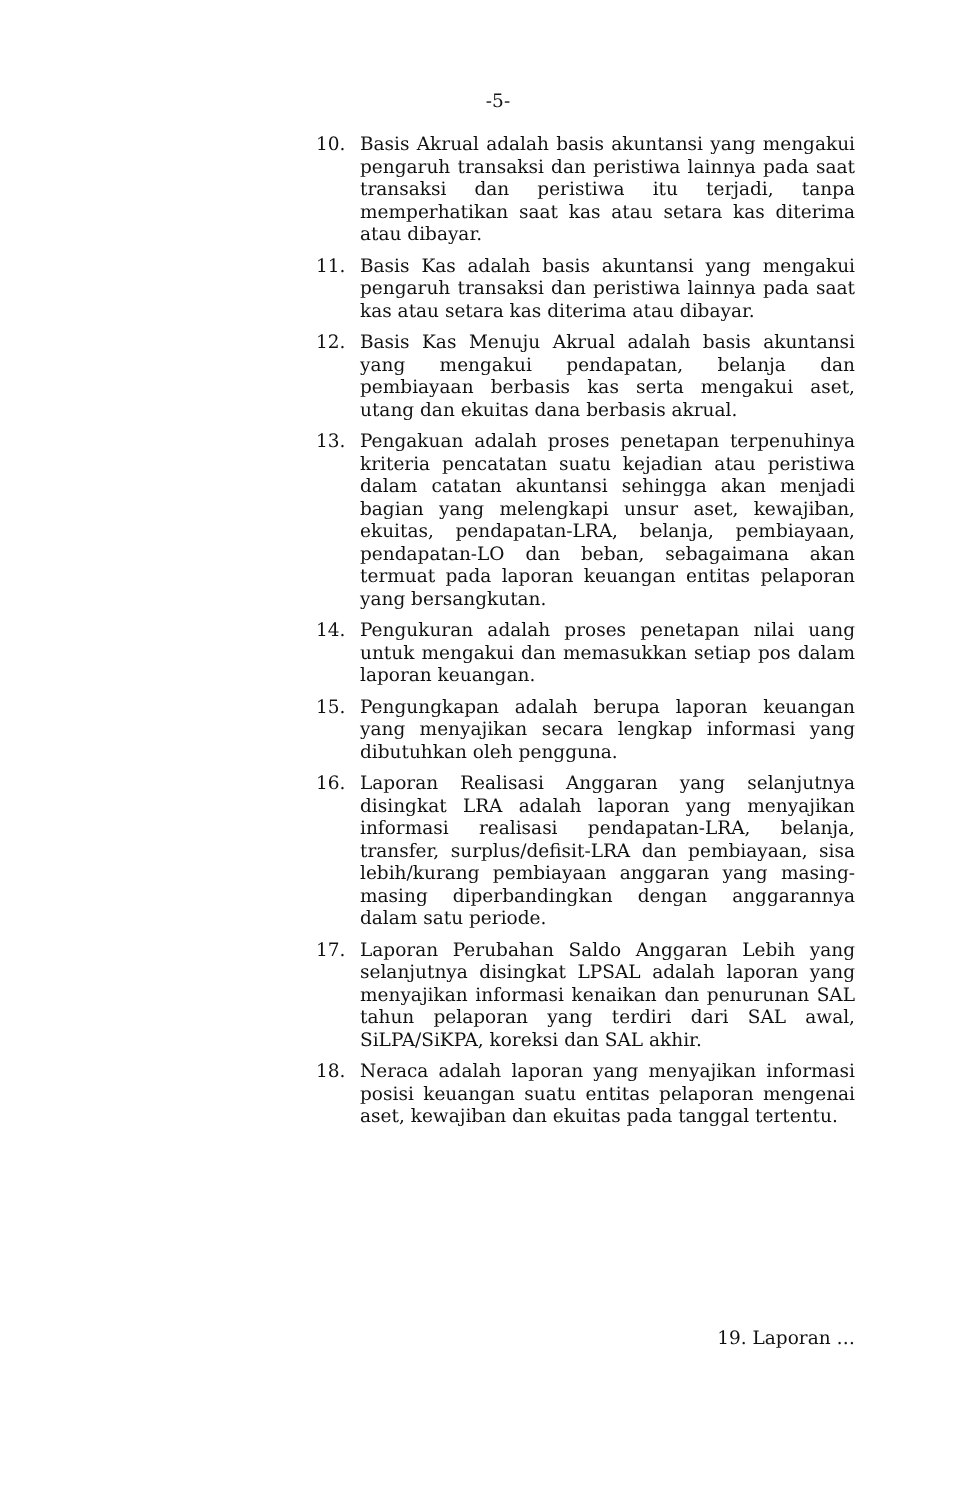-5-
10. Basis Akrual adalah basis akuntansi yang mengakui pengaruh transaksi dan peristiwa lainnya pada saat transaksi dan peristiwa itu terjadi, tanpa memperhatikan saat kas atau setara kas diterima atau dibayar.
11. Basis Kas adalah basis akuntansi yang mengakui pengaruh transaksi dan peristiwa lainnya pada saat kas atau setara kas diterima atau dibayar.
12. Basis Kas Menuju Akrual adalah basis akuntansi yang mengakui pendapatan, belanja dan pembiayaan berbasis kas serta mengakui aset, utang dan ekuitas dana berbasis akrual.
13. Pengakuan adalah proses penetapan terpenuhinya kriteria pencatatan suatu kejadian atau peristiwa dalam catatan akuntansi sehingga akan menjadi bagian yang melengkapi unsur aset, kewajiban, ekuitas, pendapatan-LRA, belanja, pembiayaan, pendapatan-LO dan beban, sebagaimana akan termuat pada laporan keuangan entitas pelaporan yang bersangkutan.
14. Pengukuran adalah proses penetapan nilai uang untuk mengakui dan memasukkan setiap pos dalam laporan keuangan.
15. Pengungkapan adalah berupa laporan keuangan yang menyajikan secara lengkap informasi yang dibutuhkan oleh pengguna.
16. Laporan Realisasi Anggaran yang selanjutnya disingkat LRA adalah laporan yang menyajikan informasi realisasi pendapatan-LRA, belanja, transfer, surplus/defisit-LRA dan pembiayaan, sisa lebih/kurang pembiayaan anggaran yang masing-masing diperbandingkan dengan anggarannya dalam satu periode.
17. Laporan Perubahan Saldo Anggaran Lebih yang selanjutnya disingkat LPSAL adalah laporan yang menyajikan informasi kenaikan dan penurunan SAL tahun pelaporan yang terdiri dari SAL awal, SiLPA/SiKPA, koreksi dan SAL akhir.
18. Neraca adalah laporan yang menyajikan informasi posisi keuangan suatu entitas pelaporan mengenai aset, kewajiban dan ekuitas pada tanggal tertentu.
19. Laporan …